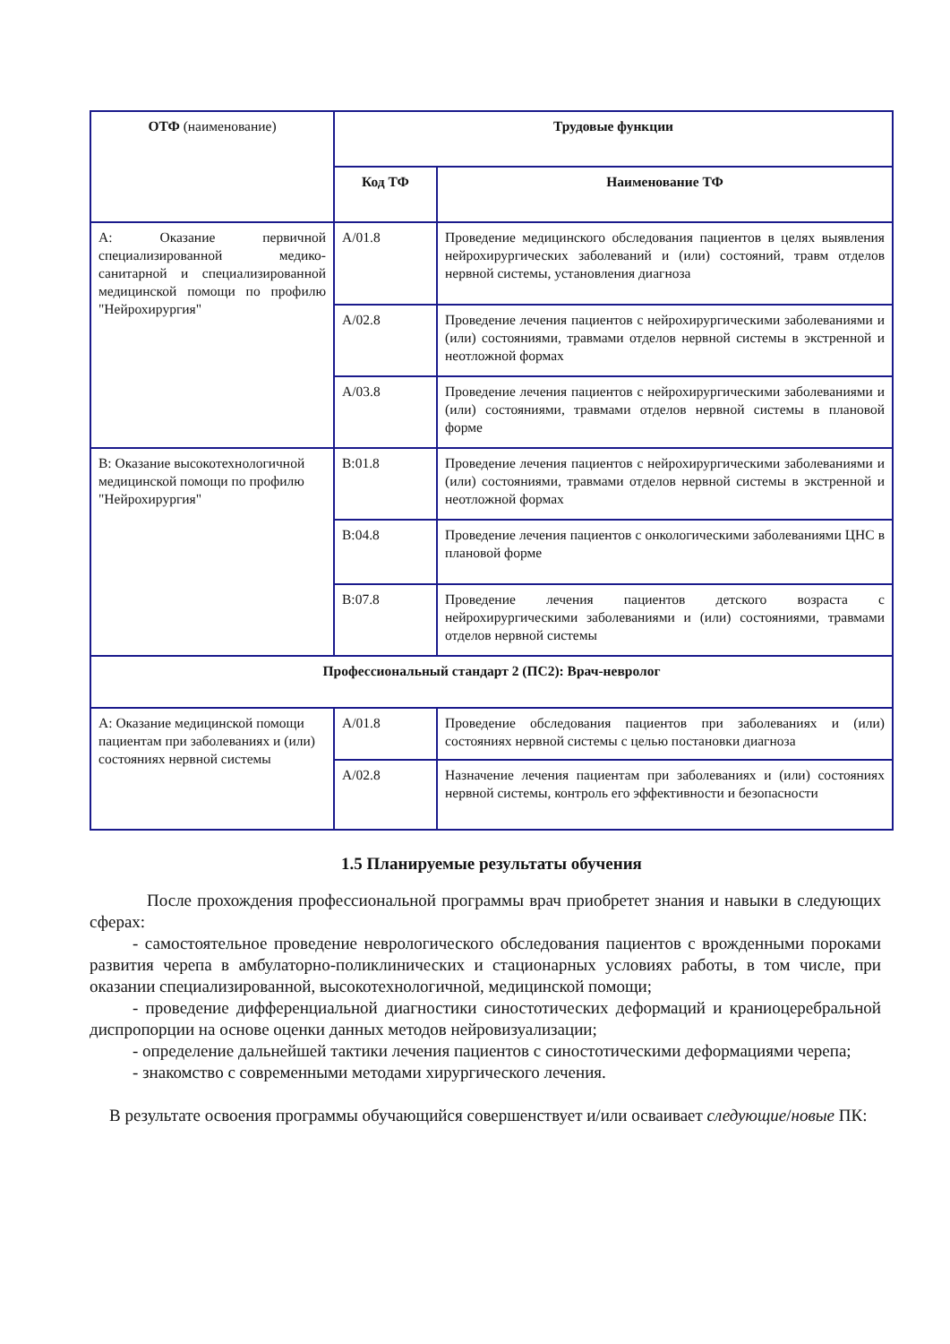| ОТФ (наименование) | Трудовые функции | |
| --- | --- | --- |
| | Код ТФ | Наименование ТФ |
| А: Оказание первичной специализированной медико-санитарной и специализированной медицинской помощи по профилю "Нейрохирургия" | А/01.8 | Проведение медицинского обследования пациентов в целях выявления нейрохирургических заболеваний и (или) состояний, травм отделов нервной системы, установления диагноза |
| | А/02.8 | Проведение лечения пациентов с нейрохирургическими заболеваниями и (или) состояниями, травмами отделов нервной системы в экстренной и неотложной формах |
| | А/03.8 | Проведение лечения пациентов с нейрохирургическими заболеваниями и (или) состояниями, травмами отделов нервной системы в плановой форме |
| В: Оказание высокотехнологичной медицинской помощи по профилю "Нейрохирургия" | В:01.8 | Проведение лечения пациентов с нейрохирургическими заболеваниями и (или) состояниями, травмами отделов нервной системы в экстренной и неотложной формах |
| | В:04.8 | Проведение лечения пациентов с онкологическими заболеваниями ЦНС в плановой форме |
| | В:07.8 | Проведение лечения пациентов детского возраста с нейрохирургическими заболеваниями и (или) состояниями, травмами отделов нервной системы |
| Профессиональный стандарт 2 (ПС2): Врач-невролог | | |
| А: Оказание медицинской помощи пациентам при заболеваниях и (или) состояниях нервной системы | А/01.8 | Проведение обследования пациентов при заболеваниях и (или) состояниях нервной системы с целью постановки диагноза |
| | А/02.8 | Назначение лечения пациентам при заболеваниях и (или) состояниях нервной системы, контроль его эффективности и безопасности |
1.5 Планируемые результаты обучения
После прохождения профессиональной программы врач приобретет знания и навыки в следующих сферах:
- самостоятельное проведение неврологического обследования пациентов с врожденными пороками развития черепа в амбулаторно-поликлинических и стационарных условиях работы, в том числе, при оказании специализированной, высокотехнологичной, медицинской помощи;
- проведение дифференциальной диагностики синостотических деформаций и краниоцеребральной диспропорции на основе оценки данных методов нейровизуализации;
- определение дальнейшей тактики лечения пациентов с синостотическими деформациями черепа;
- знакомство с современными методами хирургического лечения.
В результате освоения программы обучающийся совершенствует и/или осваивает следующие/новые ПК: